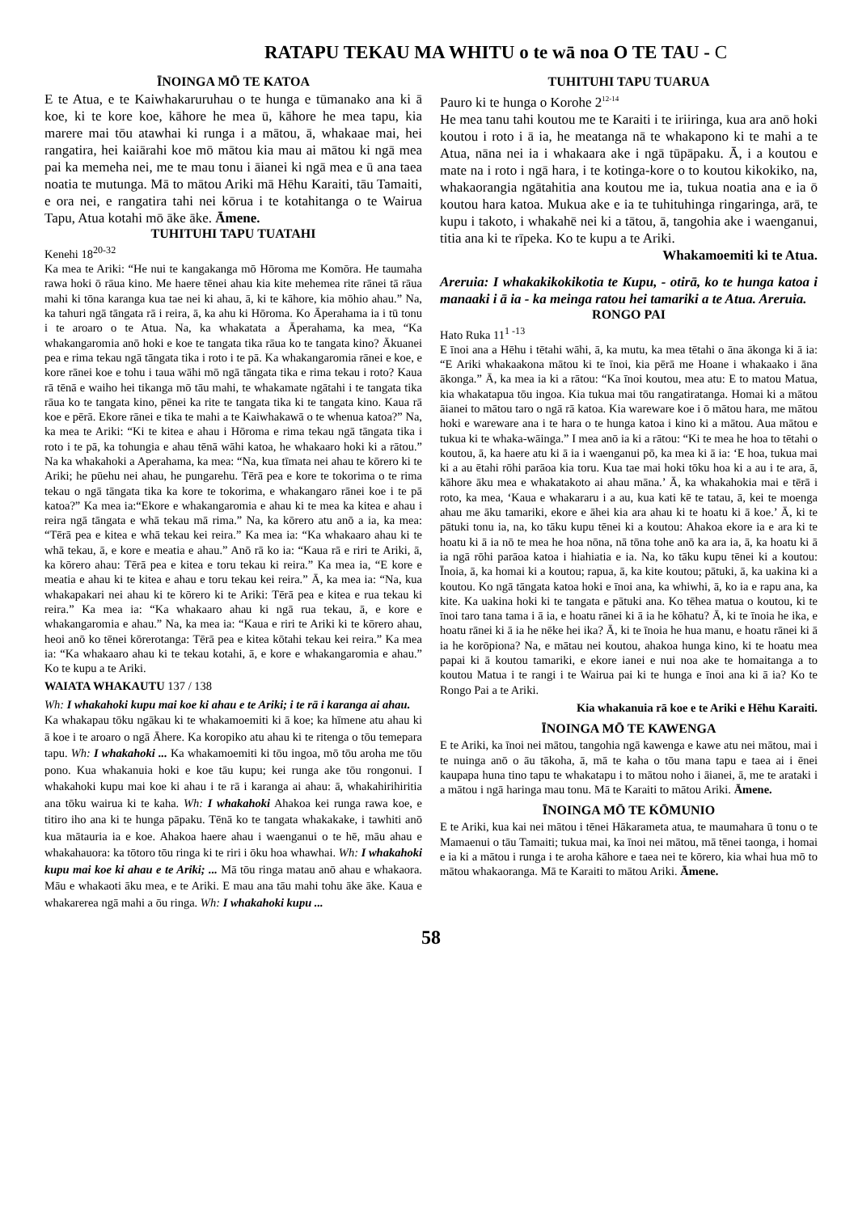RATAPU TEKAU MA WHITU o te wā noa O TE TAU - C
ĪNOINGA MŌ TE KATOA
E te Atua, e te Kaiwhakaruruhau o te hunga e tūmanako ana ki ā koe, ki te kore koe, kāhore he mea ū, kāhore he mea tapu, kia marere mai tōu atawhai ki runga i a mātou, ā, whakaae mai, hei rangatira, hei kaiārahi koe mō mātou kia mau ai mātou ki ngā mea pai ka memeha nei, me te mau tonu i āianei ki ngā mea e ū ana taea noatia te mutunga. Mā to mātou Ariki mā Hēhu Karaiti, tāu Tamaiti, e ora nei, e rangatira tahi nei kōrua i te kotahitanga o te Wairua Tapu, Atua kotahi mō āke āke. Āmene.
TUHITUHI TAPU TUATAHI
Kenehi 18<sup>20-32</sup>
Ka mea te Ariki: “He nui te kangakanga mō Hōroma me Komōra. He taumaha rawa hoki ō rāua kino. Me haere tēnei ahau kia kite mehemea rite rānei tā rāua mahi ki tōna karanga kua tae nei ki ahau, ā, ki te kāhore, kia mōhio ahau.” Na, ka tahuri ngā tāngata rā i reira, ā, ka ahu ki Hōroma. Ko Āperahama ia i tū tonu i te aroaro o te Atua. Na, ka whakatata a Āperahama, ka mea, “Ka whakangaromia anō hoki e koe te tangata tika rāua ko te tangata kino? Ākuanei pea e rima tekau ngā tāngata tika i roto i te pā. Ka whakangaromia rānei e koe, e kore rānei koe e tohu i taua wāhi mō ngā tāngata tika e rima tekau i roto? Kaua rā tēnā e waiho hei tikanga mō tāu mahi, te whakamate ngātahi i te tangata tika rāua ko te tangata kino, pēnei ka rite te tangata tika ki te tangata kino. Kaua rā koe e pērā. Ekore rānei e tika te mahi a te Kaiwhakawā o te whenua katoa?” Na, ka mea te Ariki: “Ki te kitea e ahau i Hōroma e rima tekau ngā tāngata tika i roto i te pā, ka tohungia e ahau tēnā wāhi katoa, he whakaaro hoki ki a rātou.” Na ka whakahoki a Aperahama, ka mea: “Na, kua tīmata nei ahau te kōrero ki te Ariki; he pūehu nei ahau, he pungarehu. Tērā pea e kore te tokorima o te rima tekau o ngā tāngata tika ka kore te tokorima, e whakangaro rānei koe i te pā katoa?” Ka mea ia:“Ekore e whakangaromia e ahau ki te mea ka kitea e ahau i reira ngā tāngata e whā tekau mā rima.” Na, ka kōrero atu anō a ia, ka mea: “Tērā pea e kitea e whā tekau kei reira.” Ka mea ia: “Ka whakaaro ahau ki te whā tekau, ā, e kore e meatia e ahau.” Anō rā ko ia: “Kaua rā e riri te Ariki, ā, ka kōrero ahau: Tērā pea e kitea e toru tekau ki reira.” Ka mea ia, “E kore e meatia e ahau ki te kitea e ahau e toru tekau kei reira.” Ā, ka mea ia: “Na, kua whakapakari nei ahau ki te kōrero ki te Ariki: Tērā pea e kitea e rua tekau ki reira.” Ka mea ia: “Ka whakaaro ahau ki ngā rua tekau, ā, e kore e whakangaromia e ahau.” Na, ka mea ia: “Kaua e riri te Ariki ki te kōrero ahau, heoi anō ko tēnei kōrerotanga: Tērā pea e kitea kōtahi tekau kei reira.” Ka mea ia: “Ka whakaaro ahau ki te tekau kotahi, ā, e kore e whakangaromia e ahau.” Ko te kupu a te Ariki.
WAIATA WHAKAUTU 137 / 138
Wh: I whakahoki kupu mai koe ki ahau e te Ariki; i te rā i karanga ai ahau.
Ka whakapau tōku ngākau ki te whakamoemiti ki ā koe; ka hīmene atu ahau ki ā koe i te aroaro o ngā Āhere. Ka koropiko atu ahau ki te ritenga o tōu temepara tapu. Wh: I whakahoki ... Ka whakamoemiti ki tōu ingoa, mō tōu aroha me tōu pono. Kua whakanuia hoki e koe tāu kupu; kei runga ake tōu rongonui. I whakahoki kupu mai koe ki ahau i te rā i karanga ai ahau: ā, whakahirihiritia ana tōku wairua ki te kaha. Wh: I whakahoki Ahakoa kei runga rawa koe, e titiro iho ana ki te hunga pāpaku. Tēnā ko te tangata whakakake, i tawhiti anō kua mātauria ia e koe. Ahakoa haere ahau i waenganui o te hē, māu ahau e whakahauora: ka tōtoro tōu ringa ki te riri i ōku hoa whawhai. Wh: I whakahoki kupu mai koe ki ahau e te Ariki; ... Mā tōu ringa matau anō ahau e whakaora. Māu e whakaoti āku mea, e te Ariki. E mau ana tāu mahi tohu āke āke. Kaua e whakarerea ngā mahi a ōu ringa. Wh: I whakahoki kupu ...
TUHITUHI TAPU TUARUA
Pauro ki te hunga o Korohe 2<sup>12-14</sup>
He mea tanu tahi koutou me te Karaiti i te iriiringa, kua ara anō hoki koutou i roto i ā ia, he meatanga nā te whakapono ki te mahi a te Atua, nāna nei ia i whakaara ake i ngā tūpāpaku. Ā, i a koutou e mate na i roto i ngā hara, i te kotinga-kore o to koutou kikokiko, na, whakaorangia ngātahitia ana koutou me ia, tukua noatia ana e ia ō koutou hara katoa. Mukua ake e ia te tuhituhinga ringaringa, arā, te kupu i takoto, i whakahē nei ki a tātou, ā, tangohia ake i waenganui, titia ana ki te rīpeka. Ko te kupu a te Ariki.
Whakamoemiti ki te Atua.
Areruia: I whakakikokikotia te Kupu, - otirā, ko te hunga katoa i manaaki i ā ia - ka meinga ratou hei tamariki a te Atua. Areruia.
RONGO PAI
Hato Ruka 11<sup>1 -13</sup>
E īnoi ana a Hēhu i tētahi wāhi, ā, ka mutu, ka mea tētahi o āna ākonga ki ā ia: “E Ariki whakaakona mātou ki te īnoi, kia pērā me Hoane i whakaako i āna ākonga.” Ā, ka mea ia ki a rātou: “Ka īnoi koutou, mea atu: E to matou Matua, kia whakatapua tōu ingoa. Kia tukua mai tōu rangatiratanga. Homai ki a mātou āianei to mātou taro o ngā rā katoa. Kia wareware koe i ō mātou hara, me mātou hoki e wareware ana i te hara o te hunga katoa i kino ki a mātou. Aua mātou e tukua ki te whaka-wāinga.” I mea anō ia ki a rātou: “Ki te mea he hoa to tētahi o koutou, ā, ka haere atu ki ā ia i waenganui pō, ka mea ki ā ia: ‘E hoa, tukua mai ki a au ētahi rōhi parāoa kia toru. Kua tae mai hoki tōku hoa ki a au i te ara, ā, kāhore āku mea e whakatakoto ai ahau māna.’ Ā, ka whakahokia mai e tērā i roto, ka mea, ‘Kaua e whakararu i a au, kua kati kē te tatau, ā, kei te moenga ahau me āku tamariki, ekore e āhei kia ara ahau ki te hoatu ki ā koe.’ Ā, ki te pātuki tonu ia, na, ko tāku kupu tēnei ki a koutou: Ahakoa ekore ia e ara ki te hoatu ki ā ia nō te mea he hoa nōna, nā tōna tohe anō ka ara ia, ā, ka hoatu ki ā ia ngā rōhi parāoa katoa i hiahiatia e ia. Na, ko tāku kupu tēnei ki a koutou: Īnoia, ā, ka homai ki a koutou; rapua, ā, ka kite koutou; pātuki, ā, ka uakina ki a koutou. Ko ngā tāngata katoa hoki e īnoi ana, ka whiwhi, ā, ko ia e rapu ana, ka kite. Ka uakina hoki ki te tangata e pātuki ana. Ko tēhea matua o koutou, ki te īnoi taro tana tama i ā ia, e hoatu rānei ki ā ia he kōhatu? Ā, ki te īnoia he ika, e hoatu rānei ki ā ia he nēke hei ika? Ā, ki te īnoia he hua manu, e hoatu rānei ki ā ia he korōpiona? Na, e mātau nei koutou, ahakoa hunga kino, ki te hoatu mea papai ki ā koutou tamariki, e ekore ianei e nui noa ake te homaitanga a to koutou Matua i te rangi i te Wairua pai ki te hunga e īnoi ana ki ā ia? Ko te Rongo Pai a te Ariki.
Kia whakanuia rā koe e te Ariki e Hēhu Karaiti.
ĪNOINGA MŌ TE KAWENGA
E te Ariki, ka īnoi nei mātou, tangohia ngā kawenga e kawe atu nei mātou, mai i te nuinga anō o āu tākoha, ā, mā te kaha o tōu mana tapu e taea ai i ēnei kaupapa huna tino tapu te whakatapu i to mātou noho i āianei, ā, me te arataki i a mātou i ngā haringa mau tonu. Mā te Karaiti to mātou Ariki. Āmene.
ĪNOINGA MŌ TE KŌMUNIO
E te Ariki, kua kai nei mātou i tēnei Hākarameta atua, te maumahara ū tonu o te Mamaenui o tāu Tamaiti; tukua mai, ka īnoi nei mātou, mā tēnei taonga, i homai e ia ki a mātou i runga i te aroha kāhore e taea nei te kōrero, kia whai hua mō to mātou whakaoranga. Mā te Karaiti to mātou Ariki. Āmene.
58